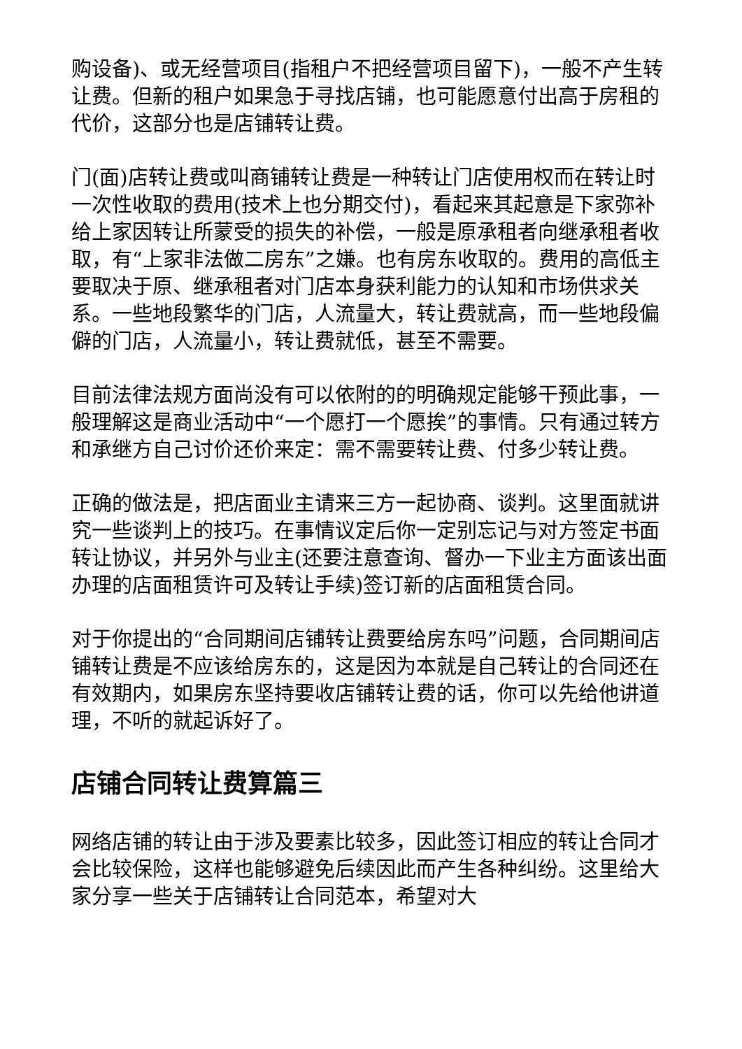购设备)、或无经营项目(指租户不把经营项目留下)，一般不产生转让费。但新的租户如果急于寻找店铺，也可能愿意付出高于房租的代价，这部分也是店铺转让费。
门(面)店转让费或叫商铺转让费是一种转让门店使用权而在转让时一次性收取的费用(技术上也分期交付)，看起来其起意是下家弥补给上家因转让所蒙受的损失的补偿，一般是原承租者向继承租者收取，有“上家非法做二房东”之嫌。也有房东收取的。费用的高低主要取决于原、继承租者对门店本身获利能力的认知和市场供求关系。一些地段繁华的门店，人流量大，转让费就高，而一些地段偏僻的门店，人流量小，转让费就低，甚至不需要。
目前法律法规方面尚没有可以依附的的明确规定能够干预此事，一般理解这是商业活动中“一个愿打一个愿挨”的事情。只有通过转方和承继方自己讨价还价来定：需不需要转让费、付多少转让费。
正确的做法是，把店面业主请来三方一起协商、谈判。这里面就讲究一些谈判上的技巧。在事情议定后你一定别忘记与对方签定书面转让协议，并另外与业主(还要注意查询、督办一下业主方面该出面办理的店面租赁许可及转让手续)签订新的店面租赁合同。
对于你提出的“合同期间店铺转让费要给房东吗”问题，合同期间店铺转让费是不应该给房东的，这是因为本就是自己转让的合同还在有效期内，如果房东坚持要收店铺转让费的话，你可以先给他讲道理，不听的就起诉好了。
店铺合同转让费算篇三
网络店铺的转让由于涉及要素比较多，因此签订相应的转让合同才会比较保险，这样也能够避免后续因此而产生各种纠纷。这里给大家分享一些关于店铺转让合同范本，希望对大